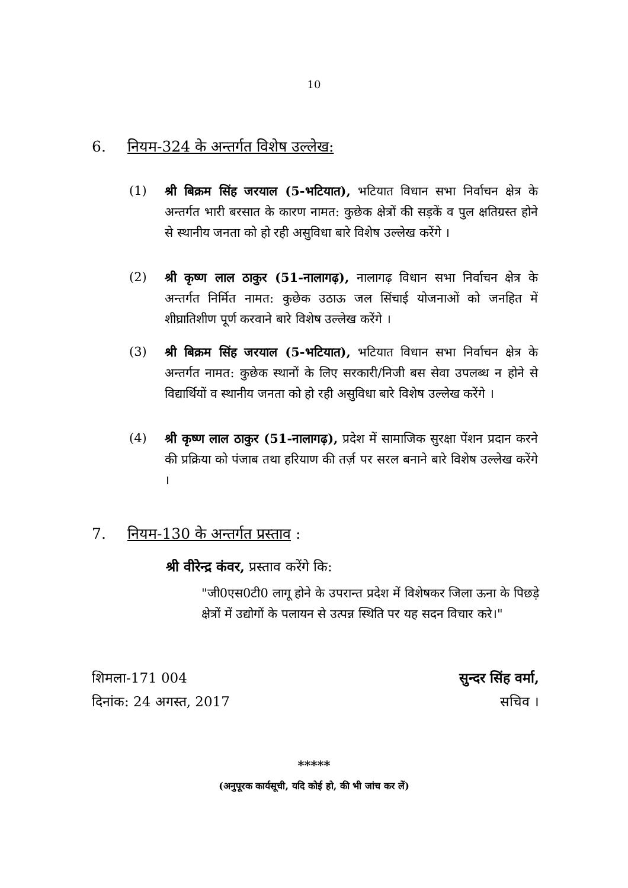10
6. नियम-324 के अन्तर्गत विशेष उल्लेख:
(1) श्री बिक्रम सिंह जरयाल (5-भटियात), भटियात विधान सभा निर्वाचन क्षेत्र के अन्तर्गत भारी बरसात के कारण नामत: कुछेक क्षेत्रों की सड़कें व पुल क्षतिग्रस्त होने से स्थानीय जनता को हो रही असुविधा बारे विशेष उल्लेख करेंगे ।
(2) श्री कृष्ण लाल ठाकुर (51-नालागढ़), नालागढ़ विधान सभा निर्वाचन क्षेत्र के अन्तर्गत निर्मित नामत: कुछेक उठाऊ जल सिंचाई योजनाओं को जनहित में शीघ्रातिशीण पूर्ण करवाने बारे विशेष उल्लेख करेंगे ।
(3) श्री बिक्रम सिंह जरयाल (5-भटियात), भटियात विधान सभा निर्वाचन क्षेत्र के अन्तर्गत नामत: कुछेक स्थानों के लिए सरकारी/निजी बस सेवा उपलब्ध न होने से विद्यार्थियों व स्थानीय जनता को हो रही असुविधा बारे विशेष उल्लेख करेंगे ।
(4) श्री कृष्ण लाल ठाकुर (51-नालागढ़), प्रदेश में सामाजिक सुरक्षा पेंशन प्रदान करने की प्रक्रिया को पंजाब तथा हरियाण की तर्ज़ पर सरल बनाने बारे विशेष उल्लेख करेंगे ।
7. नियम-130 के अन्तर्गत प्रस्ताव :
श्री वीरेन्द्र कंवर, प्रस्ताव करेंगे कि:
"जी0एस0टी0 लागू होने के उपरान्त प्रदेश में विशेषकर जिला ऊना के पिछड़े क्षेत्रों में उद्योगों के पलायन से उत्पन्न स्थिति पर यह सदन विचार करे।"
शिमला-171 004
दिनांक: 24 अगस्त, 2017
सुन्दर सिंह वर्मा,
सचिव ।
*****
(अनुपूरक कार्यसूची, यदि कोई हो, की भी जांच कर लें)